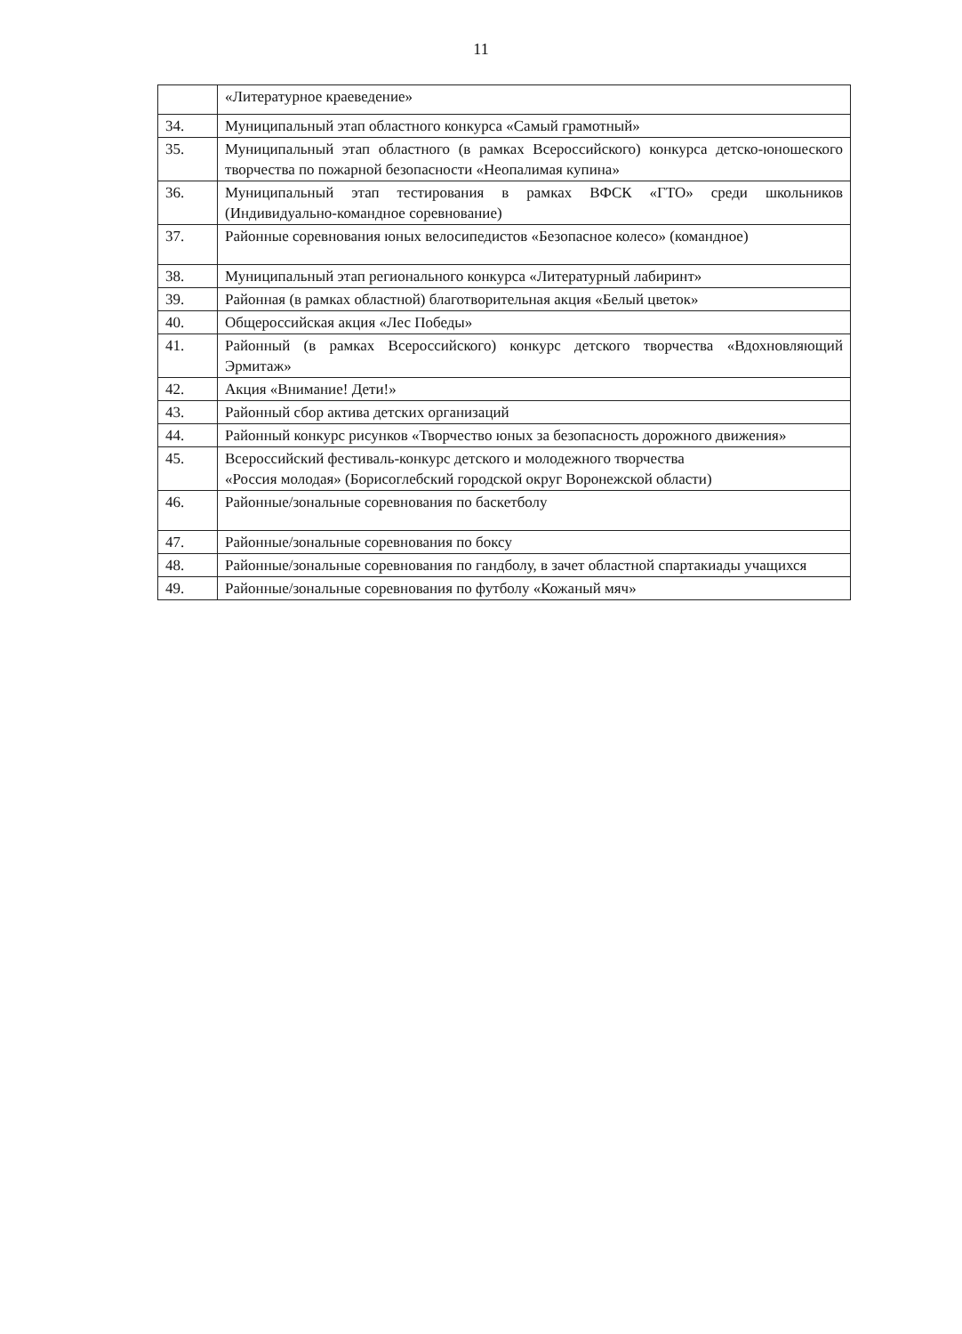11
| | «Литературное краеведение» |
| 34. | Муниципальный этап областного конкурса «Самый грамотный» |
| 35. | Муниципальный этап областного (в рамках Всероссийского) конкурса детско-юношеского творчества по пожарной безопасности «Неопалимая купина» |
| 36. | Муниципальный этап тестирования в рамках ВФСК «ГТО» среди школьников (Индивидуально-командное соревнование) |
| 37. | Районные соревнования юных велосипедистов «Безопасное колесо» (командное) |
| 38. | Муниципальный этап регионального конкурса «Литературный лабиринт» |
| 39. | Районная (в рамках областной) благотворительная акция «Белый цветок» |
| 40. | Общероссийская акция «Лес Победы» |
| 41. | Районный (в рамках Всероссийского) конкурс детского творчества «Вдохновляющий Эрмитаж» |
| 42. | Акция «Внимание! Дети!» |
| 43. | Районный сбор актива детских организаций |
| 44. | Районный конкурс рисунков «Творчество юных за безопасность дорожного движения» |
| 45. | Всероссийский фестиваль-конкурс детского и молодежного творчества «Россия молодая» (Борисоглебский городской округ Воронежской области) |
| 46. | Районные/зональные соревнования по баскетболу |
| 47. | Районные/зональные соревнования по боксу |
| 48. | Районные/зональные соревнования по гандболу, в зачет областной спартакиады учащихся |
| 49. | Районные/зональные соревнования по футболу «Кожаный мяч» |